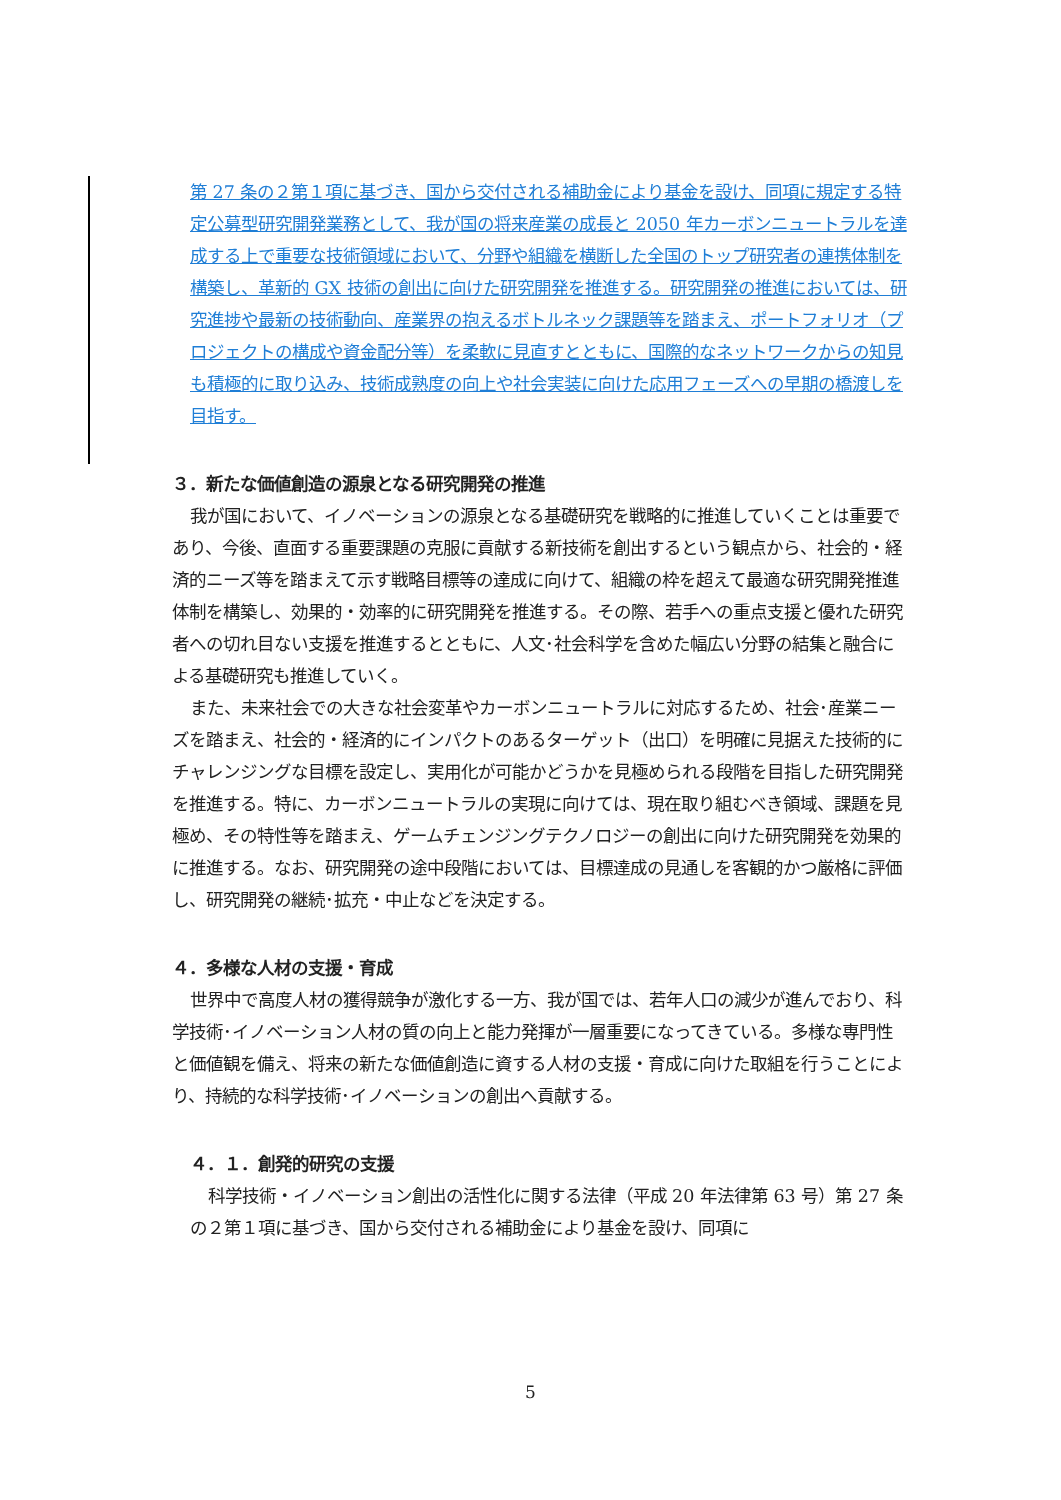第 27 条の２第１項に基づき、国から交付される補助金により基金を設け、同項に規定する特定公募型研究開発業務として、我が国の将来産業の成長と 2050 年カーボンニュートラルを達成する上で重要な技術領域において、分野や組織を横断した全国のトップ研究者の連携体制を構築し、革新的 GX 技術の創出に向けた研究開発を推進する。研究開発の推進においては、研究進捗や最新の技術動向、産業界の抱えるボトルネック課題等を踏まえ、ポートフォリオ（プロジェクトの構成や資金配分等）を柔軟に見直すとともに、国際的なネットワークからの知見も積極的に取り込み、技術成熟度の向上や社会実装に向けた応用フェーズへの早期の橋渡しを目指す。
３．新たな価値創造の源泉となる研究開発の推進
我が国において、イノベーションの源泉となる基礎研究を戦略的に推進していくことは重要であり、今後、直面する重要課題の克服に貢献する新技術を創出するという観点から、社会的・経済的ニーズ等を踏まえて示す戦略目標等の達成に向けて、組織の枠を超えて最適な研究開発推進体制を構築し、効果的・効率的に研究開発を推進する。その際、若手への重点支援と優れた研究者への切れ目ない支援を推進するとともに、人文･社会科学を含めた幅広い分野の結集と融合による基礎研究も推進していく。
また、未来社会での大きな社会変革やカーボンニュートラルに対応するため、社会･産業ニーズを踏まえ、社会的・経済的にインパクトのあるターゲット（出口）を明確に見据えた技術的にチャレンジングな目標を設定し、実用化が可能かどうかを見極められる段階を目指した研究開発を推進する。特に、カーボンニュートラルの実現に向けては、現在取り組むべき領域、課題を見極め、その特性等を踏まえ、ゲームチェンジングテクノロジーの創出に向けた研究開発を効果的に推進する。なお、研究開発の途中段階においては、目標達成の見通しを客観的かつ厳格に評価し、研究開発の継続･拡充・中止などを決定する。
４．多様な人材の支援・育成
世界中で高度人材の獲得競争が激化する一方、我が国では、若年人口の減少が進んでおり、科学技術･イノベーション人材の質の向上と能力発揮が一層重要になってきている。多様な専門性と価値観を備え、将来の新たな価値創造に資する人材の支援・育成に向けた取組を行うことにより、持続的な科学技術･イノベーションの創出へ貢献する。
４．１．創発的研究の支援
科学技術・イノベーション創出の活性化に関する法律（平成 20 年法律第 63 号）第 27 条の２第１項に基づき、国から交付される補助金により基金を設け、同項に
5